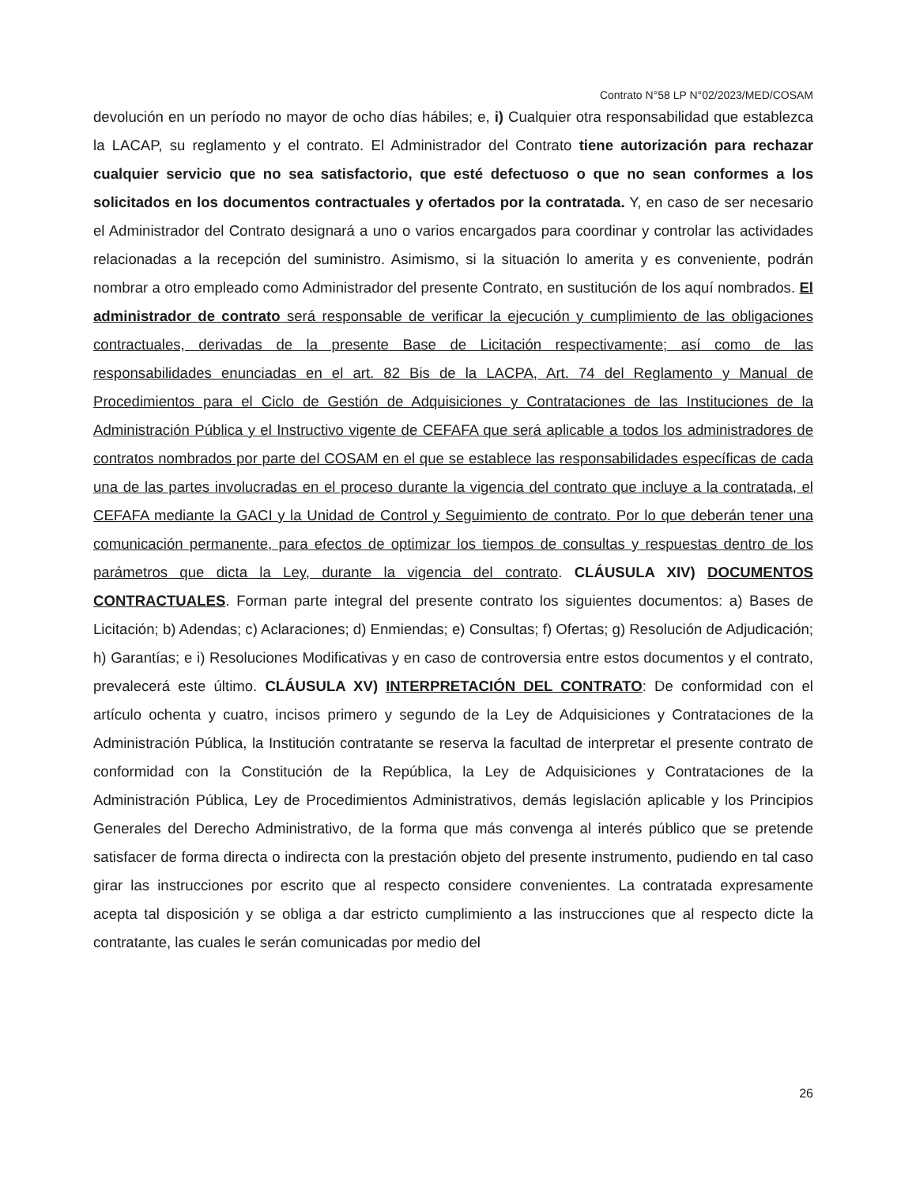Contrato N°58 LP N°02/2023/MED/COSAM
devolución en un período no mayor de ocho días hábiles; e, i) Cualquier otra responsabilidad que establezca la LACAP, su reglamento y el contrato. El Administrador del Contrato tiene autorización para rechazar cualquier servicio que no sea satisfactorio, que esté defectuoso o que no sean conformes a los solicitados en los documentos contractuales y ofertados por la contratada. Y, en caso de ser necesario el Administrador del Contrato designará a uno o varios encargados para coordinar y controlar las actividades relacionadas a la recepción del suministro. Asimismo, si la situación lo amerita y es conveniente, podrán nombrar a otro empleado como Administrador del presente Contrato, en sustitución de los aquí nombrados. El administrador de contrato será responsable de verificar la ejecución y cumplimiento de las obligaciones contractuales, derivadas de la presente Base de Licitación respectivamente; así como de las responsabilidades enunciadas en el art. 82 Bis de la LACPA, Art. 74 del Reglamento y Manual de Procedimientos para el Ciclo de Gestión de Adquisiciones y Contrataciones de las Instituciones de la Administración Pública y el Instructivo vigente de CEFAFA que será aplicable a todos los administradores de contratos nombrados por parte del COSAM en el que se establece las responsabilidades específicas de cada una de las partes involucradas en el proceso durante la vigencia del contrato que incluye a la contratada, el CEFAFA mediante la GACI y la Unidad de Control y Seguimiento de contrato. Por lo que deberán tener una comunicación permanente, para efectos de optimizar los tiempos de consultas y respuestas dentro de los parámetros que dicta la Ley, durante la vigencia del contrato. CLÁUSULA XIV) DOCUMENTOS CONTRACTUALES. Forman parte integral del presente contrato los siguientes documentos: a) Bases de Licitación; b) Adendas; c) Aclaraciones; d) Enmiendas; e) Consultas; f) Ofertas; g) Resolución de Adjudicación; h) Garantías; e i) Resoluciones Modificativas y en caso de controversia entre estos documentos y el contrato, prevalecerá este último. CLÁUSULA XV) INTERPRETACIÓN DEL CONTRATO: De conformidad con el artículo ochenta y cuatro, incisos primero y segundo de la Ley de Adquisiciones y Contrataciones de la Administración Pública, la Institución contratante se reserva la facultad de interpretar el presente contrato de conformidad con la Constitución de la República, la Ley de Adquisiciones y Contrataciones de la Administración Pública, Ley de Procedimientos Administrativos, demás legislación aplicable y los Principios Generales del Derecho Administrativo, de la forma que más convenga al interés público que se pretende satisfacer de forma directa o indirecta con la prestación objeto del presente instrumento, pudiendo en tal caso girar las instrucciones por escrito que al respecto considere convenientes. La contratada expresamente acepta tal disposición y se obliga a dar estricto cumplimiento a las instrucciones que al respecto dicte la contratante, las cuales le serán comunicadas por medio del
26